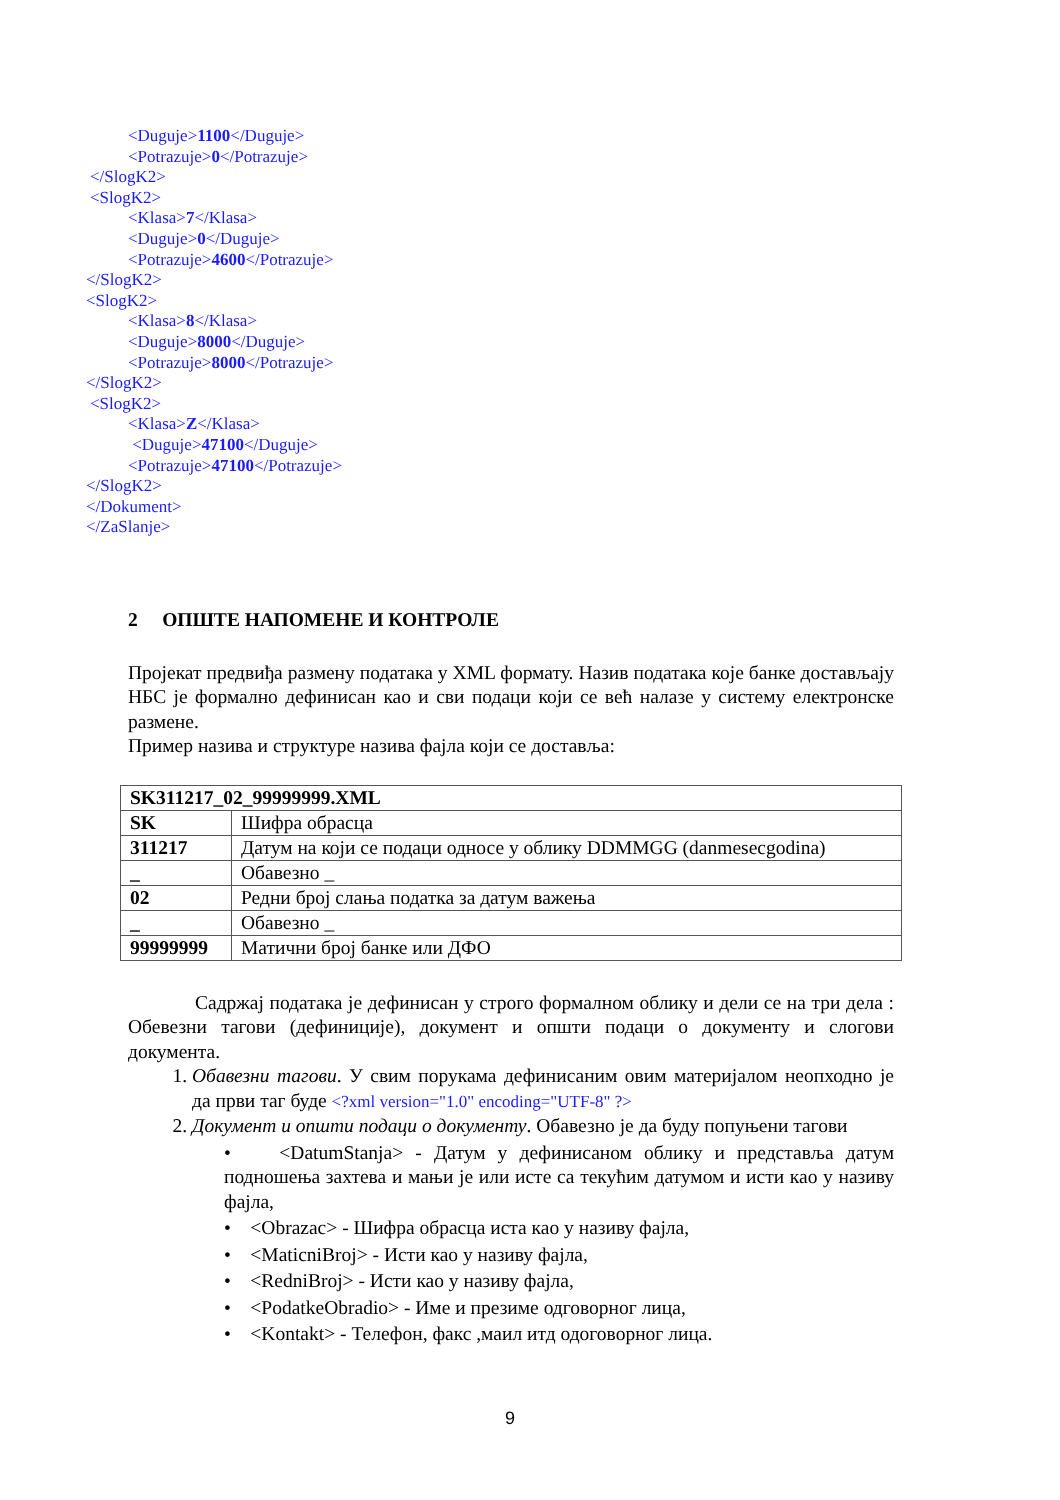<Duguje>1100</Duguje>
<Potrazuje>0</Potrazuje>
</SlogK2>
<SlogK2>
<Klasa>7</Klasa>
<Duguje>0</Duguje>
<Potrazuje>4600</Potrazuje>
</SlogK2>
<SlogK2>
<Klasa>8</Klasa>
<Duguje>8000</Duguje>
<Potrazuje>8000</Potrazuje>
</SlogK2>
<SlogK2>
<Klasa>Z</Klasa>
<Duguje>47100</Duguje>
<Potrazuje>47100</Potrazuje>
</SlogK2>
</Dokument>
</ZaSlanje>
2 ОПШТЕ НАПОМЕНЕ И КОНТРОЛЕ
Пројекат предвиђа размену података у XML формату. Назив података које банке достављају НБС је формално дефинисан као и сви подаци који се већ налазе у систему електронске размене.
Пример назива и структуре назива фајла који се доставља:
| SK311217_02_99999999.XML | |
| SK | Шифра обрасца |
| 311217 | Датум на који се подаци односе у облику DDMMGG (danmesecgodina) |
| _ | Обавезно _ |
| 02 | Редни број слања податка за датум важења |
| _ | Обавезно _ |
| 99999999 | Матични број банке или ДФО |
Садржај података је дефинисан у строго формалном облику и дели се на три дела : Обевезни тагови (дефиниције), документ и општи подаци о документу и слогови документа.
1. Обавезни тагови. У свим порукама дефинисаним овим материјалом неопходно је да први таг буде <?xml version="1.0" encoding="UTF-8" ?>
2. Документ и општи подаци о документу. Обавезно је да буду попуњени тагови
• <DatumStanja> - Датум у дефинисаном облику и представља датум подношења захтева и мањи је или исте са текућим датумом и исти као у називу фајла,
• <Obrazac> - Шифра обрасца иста као у називу фајла,
• <MaticniBroj> - Исти као у називу фајла,
• <RedniBroj> - Исти као у називу фајла,
• <PodatkeObradio> - Име и презиме одговорног лица,
• <Kontakt> - Телефон, факс ,маил итд одоговорног лица.
9